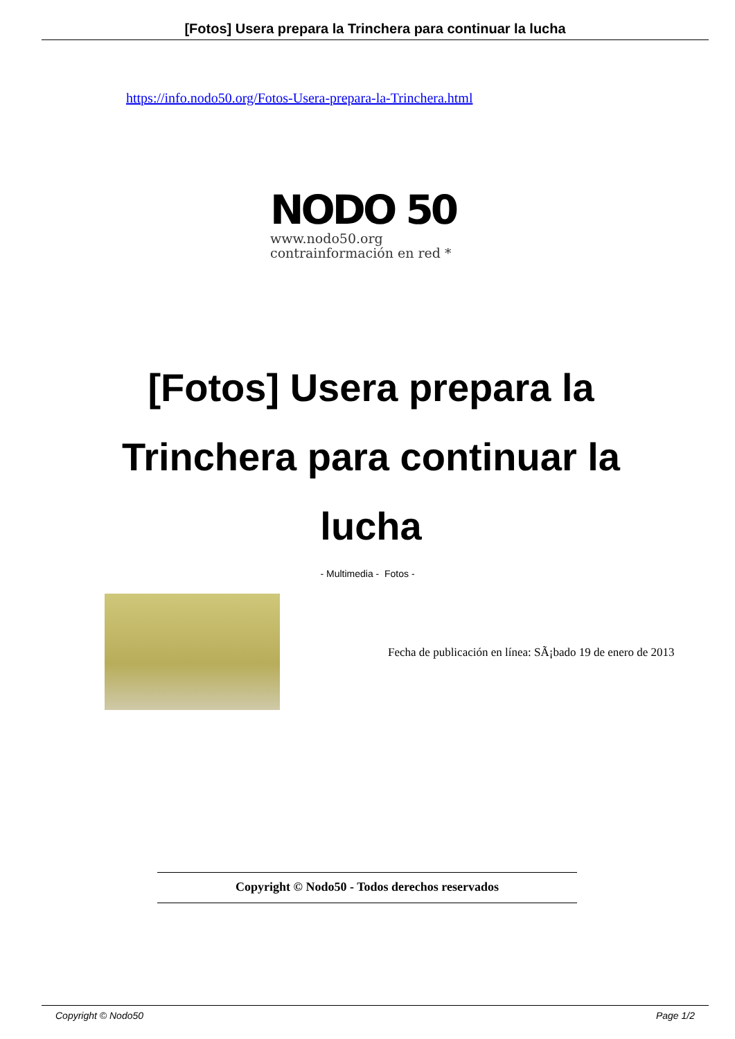[Fotos] Usera prepara la Trinchera para continuar la lucha
https://info.nodo50.org/Fotos-Usera-prepara-la-Trinchera.html
NODO 50
www.nodo50.org
contrainformación en red *
[Fotos] Usera prepara la Trinchera para continuar la lucha
- Multimedia - Fotos -
Fecha de publicación en línea: SÃ¡bado 19 de enero de 2013
Copyright © Nodo50 - Todos derechos reservados
Copyright © Nodo50 Page 1/2